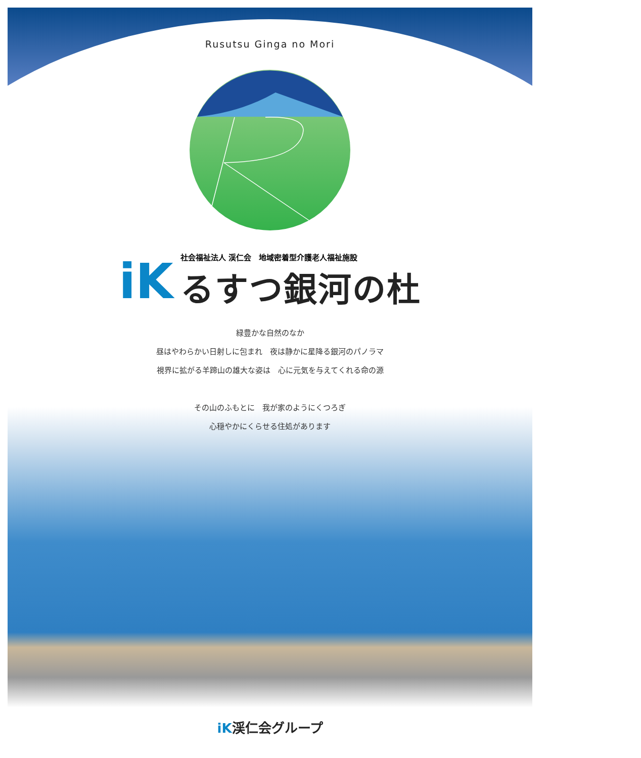Rusutsu Ginga no Mori
iK
社会福祉法人 渓仁会　地域密着型介護老人福祉施設
るすつ銀河の杜
緑豊かな自然のなか
昼はやわらかい日射しに包まれ　夜は静かに星降る銀河のパノラマ
視界に拡がる羊蹄山の雄大な姿は　心に元気を与えてくれる命の源
その山のふもとに　我が家のようにくつろぎ
心穏やかにくらせる住処があります
iK渓仁会グループ